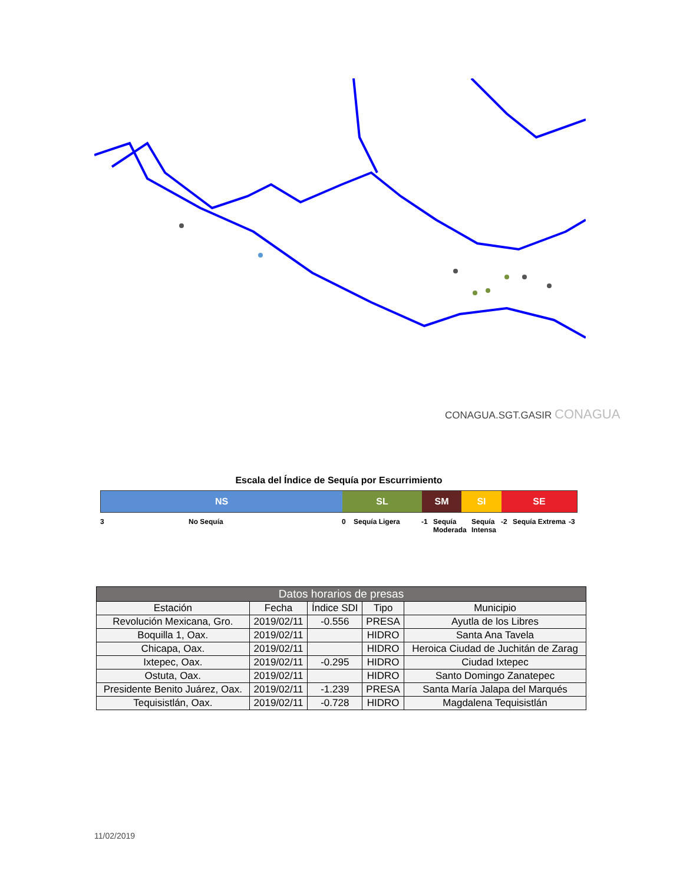CONAGUA.SGT.GASIR CONAGUA
Escala del Índice de Sequía por Escurrimiento
NS SL SM SI SE
3 No Sequía 0 Sequía Ligera -1 Sequía Moderada Sequía Intensa -2 Sequía Extrema -3
| Datos horarios de presas | | | | |
| --- | --- | --- | --- | --- |
| Estación | Fecha | Índice SDI | Tipo | Municipio |
| Revolución Mexicana, Gro. | 2019/02/11 | -0.556 | PRESA | Ayutla de los Libres |
| Boquilla 1, Oax. | 2019/02/11 | | HIDRO | Santa Ana Tavela |
| Chicapa, Oax. | 2019/02/11 | | HIDRO | Heroica Ciudad de Juchitán de Zarag |
| Ixtepec, Oax. | 2019/02/11 | -0.295 | HIDRO | Ciudad Ixtepec |
| Ostuta, Oax. | 2019/02/11 | | HIDRO | Santo Domingo Zanatepec |
| Presidente Benito Juárez, Oax. | 2019/02/11 | -1.239 | PRESA | Santa María Jalapa del Marqués |
| Tequisistlán, Oax. | 2019/02/11 | -0.728 | HIDRO | Magdalena Tequisistlán |
11/02/2019